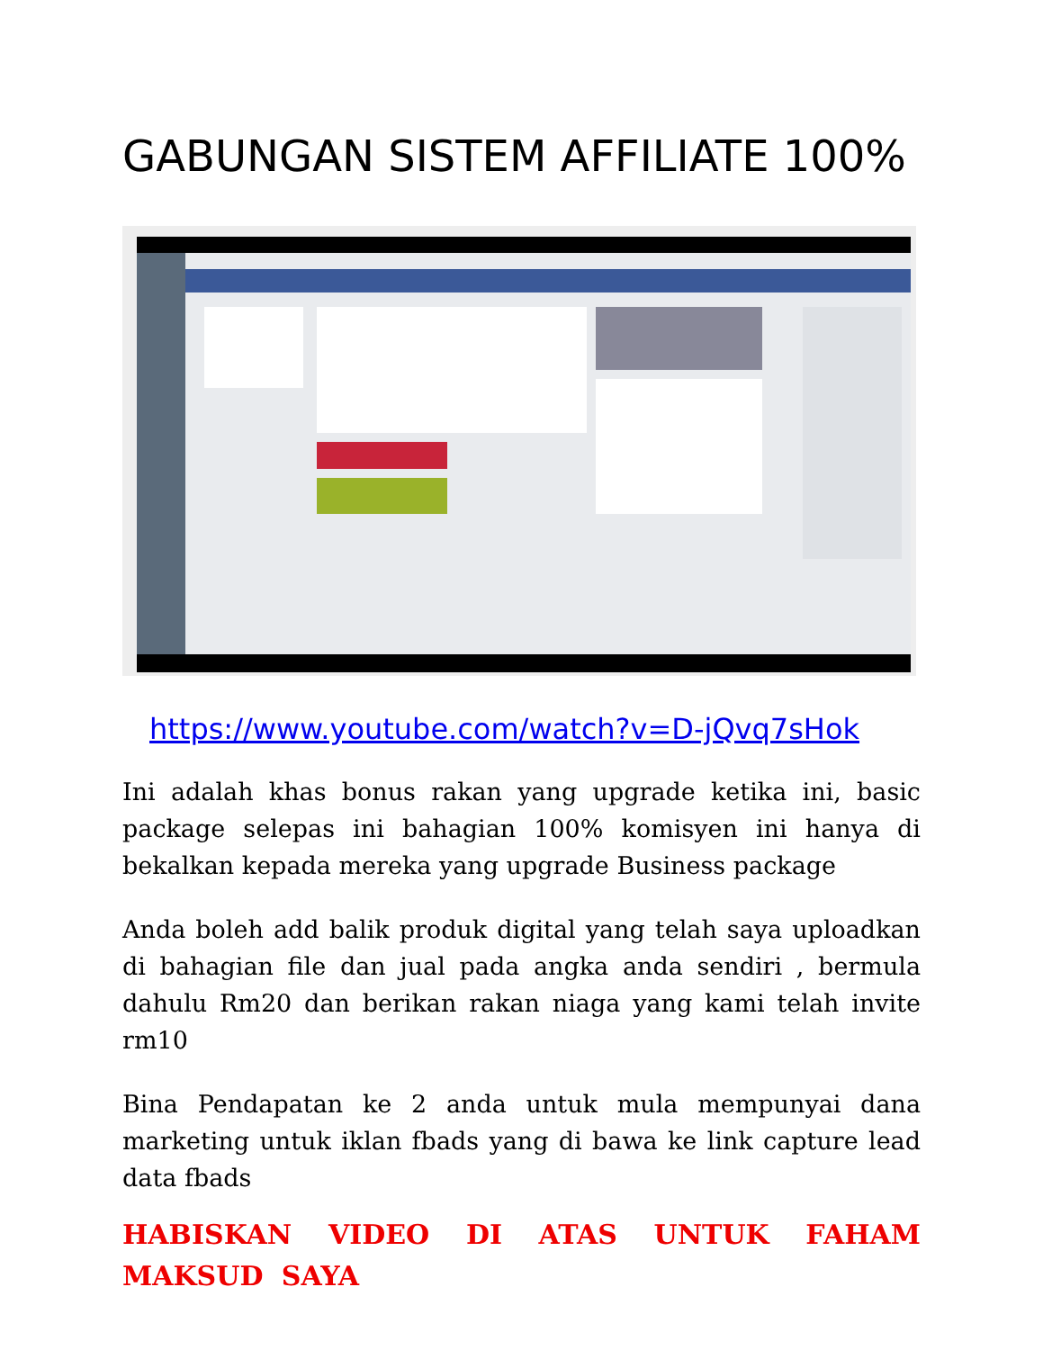GABUNGAN SISTEM AFFILIATE 100%
https://www.youtube.com/watch?v=D-jQvq7sHok
Ini adalah khas bonus rakan yang upgrade ketika ini, basic package selepas ini bahagian 100% komisyen ini hanya di bekalkan kepada mereka yang upgrade Business package
Anda boleh add balik produk digital yang telah saya uploadkan di bahagian file dan jual pada angka anda sendiri , bermula dahulu Rm20 dan berikan rakan niaga yang kami telah invite rm10
Bina Pendapatan ke 2 anda untuk mula mempunyai dana marketing untuk iklan fbads yang di bawa ke link capture lead data fbads
HABISKAN VIDEO DI ATAS UNTUK FAHAM MAKSUD SAYA